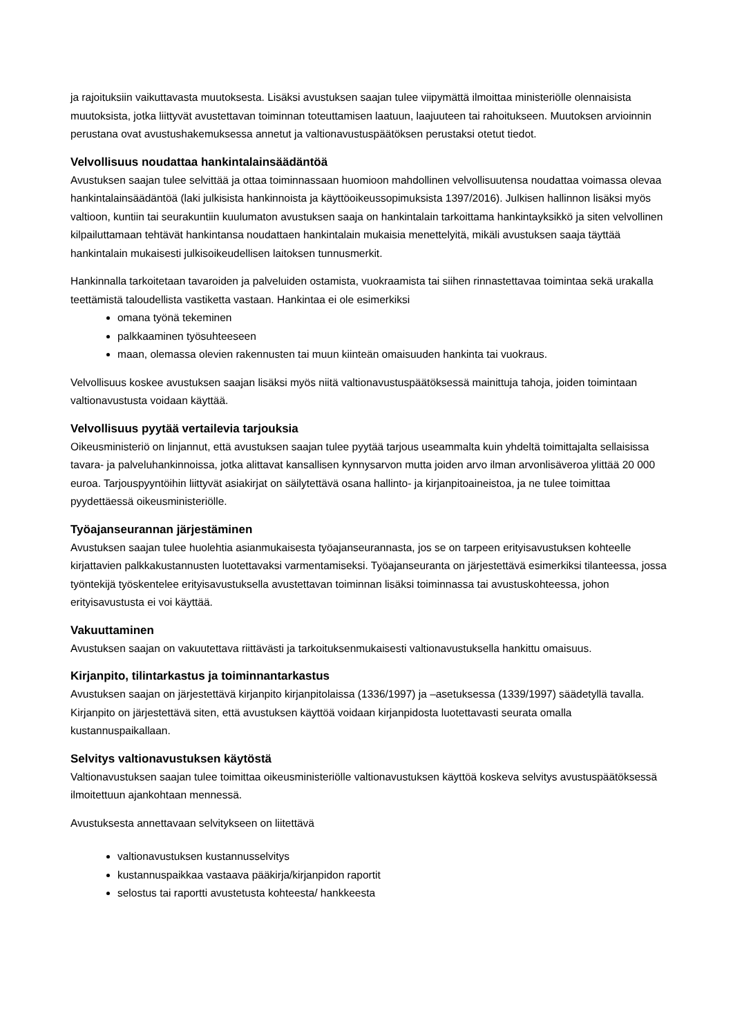ja rajoituksiin vaikuttavasta muutoksesta. Lisäksi avustuksen saajan tulee viipymättä ilmoittaa ministeriölle olennaisista muutoksista, jotka liittyvät avustettavan toiminnan toteuttamisen laatuun, laajuuteen tai rahoitukseen. Muutoksen arvioinnin perustana ovat avustushakemuksessa annetut ja valtionavustuspäätöksen perustaksi otetut tiedot.
Velvollisuus noudattaa hankintalainsäädäntöä
Avustuksen saajan tulee selvittää ja ottaa toiminnassaan huomioon mahdollinen velvollisuutensa noudattaa voimassa olevaa hankintalainsäädäntöä (laki julkisista hankinnoista ja käyttöoikeussopimuksista 1397/2016). Julkisen hallinnon lisäksi myös valtioon, kuntiin tai seurakuntiin kuulumaton avustuksen saaja on hankintalain tarkoittama hankintayksikkö ja siten velvollinen kilpailuttamaan tehtävät hankintansa noudattaen hankintalain mukaisia menettelyitä, mikäli avustuksen saaja täyttää hankintalain mukaisesti julkisoikeudellisen laitoksen tunnusmerkit.
Hankinnalla tarkoitetaan tavaroiden ja palveluiden ostamista, vuokraamista tai siihen rinnastettavaa toimintaa sekä urakalla teettämistä taloudellista vastiketta vastaan. Hankintaa ei ole esimerkiksi
omana työnä tekeminen
palkkaaminen työsuhteeseen
maan, olemassa olevien rakennusten tai muun kiinteän omaisuuden hankinta tai vuokraus.
Velvollisuus koskee avustuksen saajan lisäksi myös niitä valtionavustuspäätöksessä mainittuja tahoja, joiden toimintaan valtionavustusta voidaan käyttää.
Velvollisuus pyytää vertailevia tarjouksia
Oikeusministeriö on linjannut, että avustuksen saajan tulee pyytää tarjous useammalta kuin yhdeltä toimittajalta sellaisissa tavara- ja palveluhankinnoissa, jotka alittavat kansallisen kynnysarvon mutta joiden arvo ilman arvonlisäveroa ylittää 20 000 euroa. Tarjouspyyntöihin liittyvät asiakirjat on säilytettävä osana hallinto- ja kirjanpitoaineistoa, ja ne tulee toimittaa pyydettäessä oikeusministeriölle.
Työajanseurannan järjestäminen
Avustuksen saajan tulee huolehtia asianmukaisesta työajanseurannasta, jos se on tarpeen erityisavustuksen kohteelle kirjattavien palkkakustannusten luotettavaksi varmentamiseksi. Työajanseuranta on järjestettävä esimerkiksi tilanteessa, jossa työntekijä työskentelee erityisavustuksella avustettavan toiminnan lisäksi toiminnassa tai avustuskohteessa, johon erityisavustusta ei voi käyttää.
Vakuuttaminen
Avustuksen saajan on vakuutettava riittävästi ja tarkoituksenmukaisesti valtionavustuksella hankittu omaisuus.
Kirjanpito, tilintarkastus ja toiminnantarkastus
Avustuksen saajan on järjestettävä kirjanpito kirjanpitolaissa (1336/1997) ja –asetuksessa (1339/1997) säädetyllä tavalla. Kirjanpito on järjestettävä siten, että avustuksen käyttöä voidaan kirjanpidosta luotettavasti seurata omalla kustannuspaikallaan.
Selvitys valtionavustuksen käytöstä
Valtionavustuksen saajan tulee toimittaa oikeusministeriölle valtionavustuksen käyttöä koskeva selvitys avustuspäätöksessä ilmoitettuun ajankohtaan mennessä.
Avustuksesta annettavaan selvitykseen on liitettävä
valtionavustuksen kustannusselvitys
kustannuspaikkaa vastaava pääkirja/kirjanpidon raportit
selostus tai raportti avustetusta kohteesta/ hankkeesta